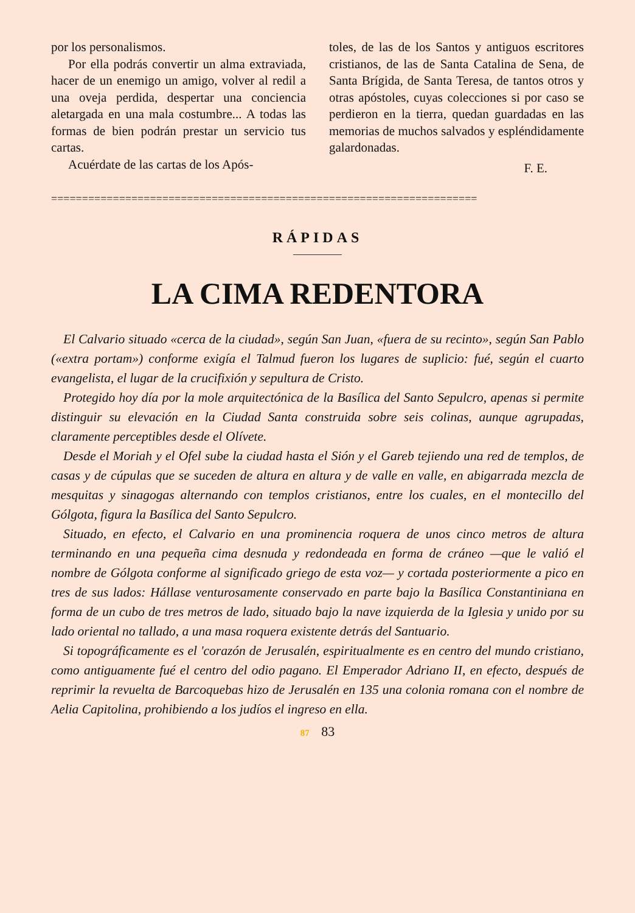por los personalismos.
Por ella podrás convertir un alma extraviada, hacer de un enemigo un amigo, volver al redil a una oveja perdida, despertar una conciencia aletargada en una mala costumbre... A todas las formas de bien podrán prestar un servicio tus cartas.
Acuérdate de las cartas de los Após-
toles, de las de los Santos y antiguos escritores cristianos, de las de Santa Catalina de Sena, de Santa Brígida, de Santa Teresa, de tantos otros y otras apóstoles, cuyas colecciones si por caso se perdieron en la tierra, quedan guardadas en las memorias de muchos salvados y espléndidamente galardonadas.
F. E.
=====================================================================
RÁPIDAS
LA CIMA REDENTORA
El Calvario situado «cerca de la ciudad», según San Juan, «fuera de su recinto», según San Pablo («extra portam») conforme exigía el Talmud fueron los lugares de suplicio: fué, según el cuarto evangelista, el lugar de la crucifixión y sepultura de Cristo.
Protegido hoy día por la mole arquitectónica de la Basílica del Santo Sepulcro, apenas si permite distinguir su elevación en la Ciudad Santa construida sobre seis colinas, aunque agrupadas, claramente perceptibles desde el Olívete.
Desde el Moriah y el Ofel sube la ciudad hasta el Sión y el Gareb tejiendo una red de templos, de casas y de cúpulas que se suceden de altura en altura y de valle en valle, en abigarrada mezcla de mesquitas y sinagogas alternando con templos cristianos, entre los cuales, en el montecillo del Gólgota, figura la Basílica del Santo Sepulcro.
Situado, en efecto, el Calvario en una prominencia roquera de unos cinco metros de altura terminando en una pequeña cima desnuda y redondeada en forma de cráneo —que le valió el nombre de Gólgota conforme al significado griego de esta voz— y cortada posteriormente a pico en tres de sus lados: Hállase venturosamente conservado en parte bajo la Basílica Constantiniana en forma de un cubo de tres metros de lado, situado bajo la nave izquierda de la Iglesia y unido por su lado oriental no tallado, a una masa roquera existente detrás del Santuario.
Si topográficamente es el 'corazón de Jerusalén, espiritualmente es en centro del mundo cristiano, como antiguamente fué el centro del odio pagano. El Emperador Adriano II, en efecto, después de reprimir la revuelta de Barcoquebas hizo de Jerusalén en 135 una colonia romana con el nombre de Aelia Capitolina, prohibiendo a los judíos el ingreso en ella.
87 83